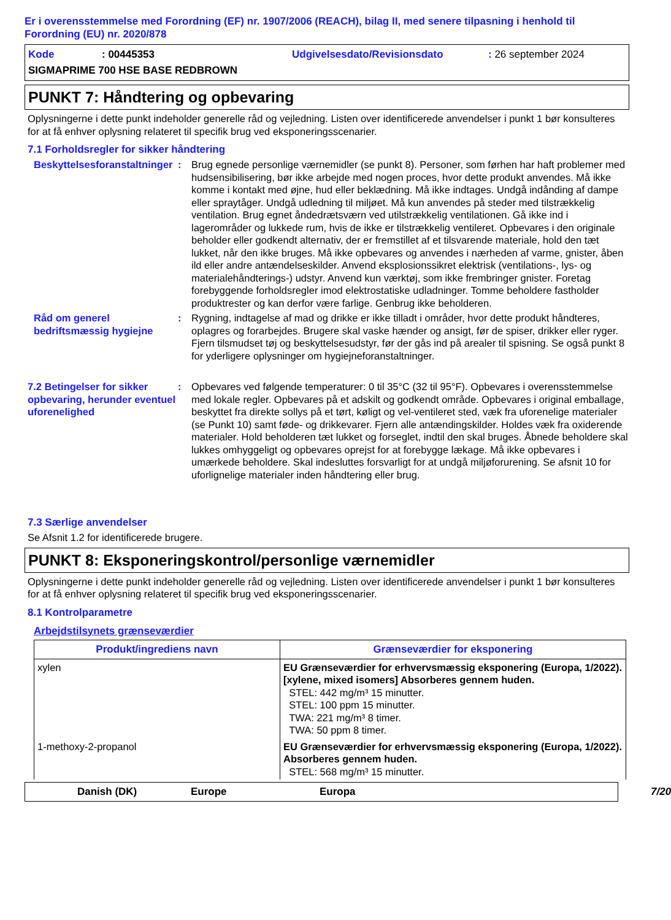Er i overensstemmelse med Forordning (EF) nr. 1907/2006 (REACH), bilag II, med senere tilpasning i henhold til Forordning (EU) nr. 2020/878
Kode: 00445353 Udgivelsesdato/Revisionsdato: 26 september 2024 SIGMAPRIME 700 HSE BASE REDBROWN
PUNKT 7: Håndtering og opbevaring
Oplysningerne i dette punkt indeholder generelle råd og vejledning. Listen over identificerede anvendelser i punkt 1 bør konsulteres for at få enhver oplysning relateret til specifik brug ved eksponeringsscenarier.
7.1 Forholdsregler for sikker håndtering
Beskyttelsesforanstaltninger
:
Brug egnede personlige værnemidler (se punkt 8). Personer, som førhen har haft problemer med hudsensibilisering, bør ikke arbejde med nogen proces, hvor dette produkt anvendes. Må ikke komme i kontakt med øjne, hud eller beklædning. Må ikke indtages. Undgå indånding af dampe eller spraytåger. Undgå udledning til miljøet. Må kun anvendes på steder med tilstrækkelig ventilation. Brug egnet åndedrætsværn ved utilstrækkelig ventilationen. Gå ikke ind i lagerområder og lukkede rum, hvis de ikke er tilstrækkelig ventileret. Opbevares i den originale beholder eller godkendt alternativ, der er fremstillet af et tilsvarende materiale, hold den tæt lukket, når den ikke bruges. Må ikke opbevares og anvendes i nærheden af varme, gnister, åben ild eller andre antændelseskilder. Anvend eksplosionssikret elektrisk (ventilations-, lys- og materialehåndterings-) udstyr. Anvend kun værktøj, som ikke frembringer gnister. Foretag forebyggende forholdsregler imod elektrostatiske udladninger. Tomme beholdere fastholder produktrester og kan derfor være farlige. Genbrug ikke beholderen.
Råd om generel bedriftsmæssig hygiejne
:
Rygning, indtagelse af mad og drikke er ikke tilladt i områder, hvor dette produkt håndteres, oplagres og forarbejdes. Brugere skal vaske hænder og ansigt, før de spiser, drikker eller ryger. Fjern tilsmudset tøj og beskyttelsesudstyr, før der gås ind på arealer til spisning. Se også punkt 8 for yderligere oplysninger om hygiejneforanstaltninger.
7.2 Betingelser for sikker opbevaring, herunder eventuel uforenelighed
:
Opbevares ved følgende temperaturer: 0 til 35°C (32 til 95°F). Opbevares i overensstemmelse med lokale regler. Opbevares på et adskilt og godkendt område. Opbevares i original emballage, beskyttet fra direkte sollys på et tørt, køligt og vel-ventileret sted, væk fra uforenelige materialer (se Punkt 10) samt føde- og drikkevarer. Fjern alle antændingskilder. Holdes væk fra oxiderende materialer. Hold beholderen tæt lukket og forseglet, indtil den skal bruges. Åbnede beholdere skal lukkes omhyggeligt og opbevares oprejst for at forebygge lækage. Må ikke opbevares i umærkede beholdere. Skal indesluttes forsvarligt for at undgå miljøforurening. Se afsnit 10 for uforlignelige materialer inden håndtering eller brug.
7.3 Særlige anvendelser
Se Afsnit 1.2 for identificerede brugere.
PUNKT 8: Eksponeringskontrol/personlige værnemidler
Oplysningerne i dette punkt indeholder generelle råd og vejledning. Listen over identificerede anvendelser i punkt 1 bør konsulteres for at få enhver oplysning relateret til specifik brug ved eksponeringsscenarier.
8.1 Kontrolparametre
Arbejdstilsynets grænseværdier
| Produkt/ingrediens navn | Grænseværdier for eksponering |
| --- | --- |
| xylen | EU Grænseværdier for erhvervsmæssig eksponering (Europa, 1/2022). [xylene, mixed isomers] Absorberes gennem huden. STEL: 442 mg/m³ 15 minutter. STEL: 100 ppm 15 minutter. TWA: 221 mg/m³ 8 timer. TWA: 50 ppm 8 timer. |
| 1-methoxy-2-propanol | EU Grænseværdier for erhvervsmæssig eksponering (Europa, 1/2022). Absorberes gennem huden. STEL: 568 mg/m³ 15 minutter. |
Danish (DK) Europe Europa 7/20